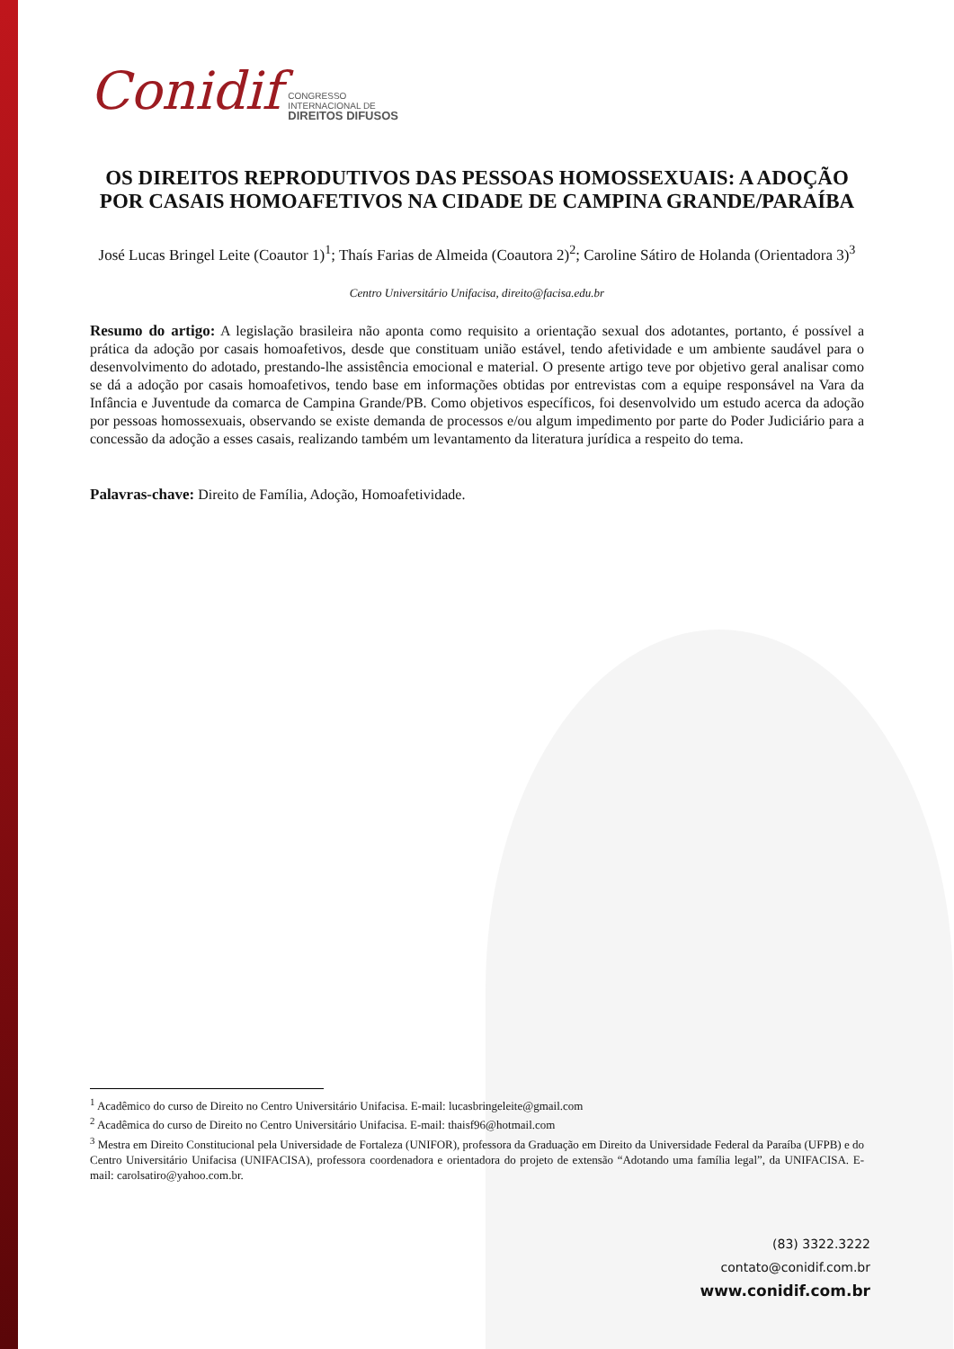Conidif CONGRESSO
INTERNACIONAL DE
DIREITOS DIFUSOS
OS DIREITOS REPRODUTIVOS DAS PESSOAS HOMOSSEXUAIS: A ADOÇÃO POR CASAIS HOMOAFETIVOS NA CIDADE DE CAMPINA GRANDE/PARAÍBA
José Lucas Bringel Leite (Coautor 1)<sup>1</sup>; Thaís Farias de Almeida (Coautora 2)<sup>2</sup>; Caroline Sátiro de Holanda (Orientadora 3)<sup>3</sup>
Centro Universitário Unifacisa, direito@facisa.edu.br
Resumo do artigo: A legislação brasileira não aponta como requisito a orientação sexual dos adotantes, portanto, é possível a prática da adoção por casais homoafetivos, desde que constituam união estável, tendo afetividade e um ambiente saudável para o desenvolvimento do adotado, prestando-lhe assistência emocional e material. O presente artigo teve por objetivo geral analisar como se dá a adoção por casais homoafetivos, tendo base em informações obtidas por entrevistas com a equipe responsável na Vara da Infância e Juventude da comarca de Campina Grande/PB. Como objetivos específicos, foi desenvolvido um estudo acerca da adoção por pessoas homossexuais, observando se existe demanda de processos e/ou algum impedimento por parte do Poder Judiciário para a concessão da adoção a esses casais, realizando também um levantamento da literatura jurídica a respeito do tema.
Palavras-chave: Direito de Família, Adoção, Homoafetividade.
<sup>1</sup> Acadêmico do curso de Direito no Centro Universitário Unifacisa. E-mail: lucasbringeleite@gmail.com
<sup>2</sup> Acadêmica do curso de Direito no Centro Universitário Unifacisa. E-mail: thaisf96@hotmail.com
<sup>3</sup> Mestra em Direito Constitucional pela Universidade de Fortaleza (UNIFOR), professora da Graduação em Direito da Universidade Federal da Paraíba (UFPB) e do Centro Universitário Unifacisa (UNIFACISA), professora coordenadora e orientadora do projeto de extensão “Adotando uma família legal”, da UNIFACISA. E-mail: carolsatiro@yahoo.com.br.
(83) 3322.3222
contato@conidif.com.br
www.conidif.com.br